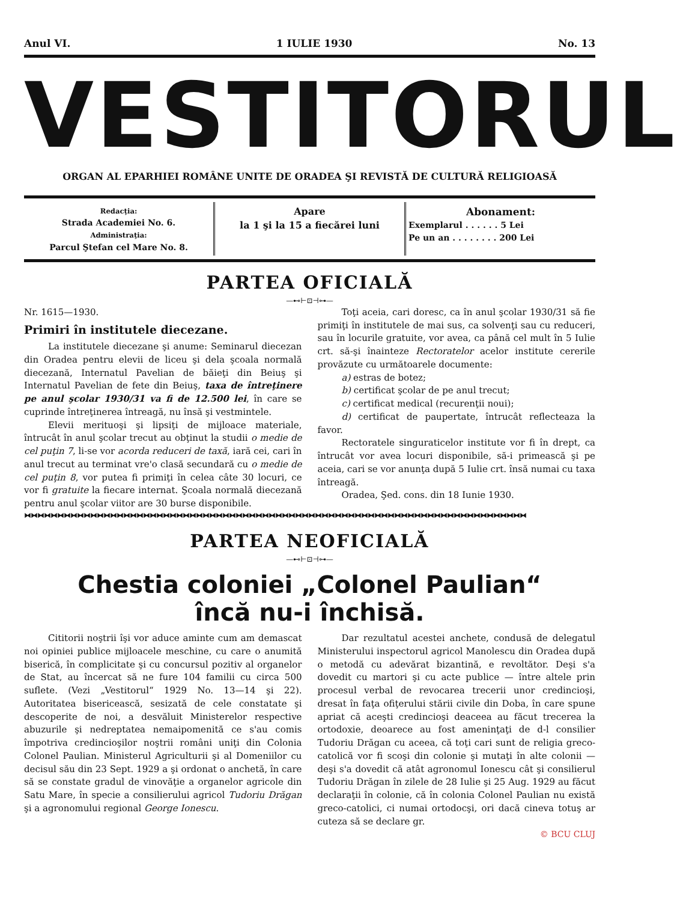Anul VI. 1 IULIE 1930 No. 13
VESTITORUL
ORGAN AL EPARHIEI ROMÂNE UNITE DE ORADEA ŞI REVISTĂ DE CULTURĂ RELIGIOASĂ
Redacţia:
Strada Academiei No. 6.
Administraţia:
Parcul Ştefan cel Mare No. 8.
Apare
la 1 şi la 15 a fiecărei luni
Abonament:
Exemplarul . . . . . . 5 Lei
Pe un an . . . . . . . . 200 Lei
PARTEA OFICIALĂ
—⊷⊢⊡⊣⊶—
Nr. 1615—1930.
Primiri în institutele diecezane.
La institutele diecezane şi anume: Seminarul diecezan din Oradea pentru elevii de liceu şi dela şcoala normală diecezană, Internatul Pavelian de băieţi din Beiuş şi Internatul Pavelian de fete din Beiuş, taxa de întreţinere pe anul şcolar 1930/31 va fi de 12.500 lei, în care se cuprinde întreţinerea întreagă, nu însă şi vestmintele.
Elevii merituoşi şi lipsiţi de mijloace materiale, întrucât în anul şcolar trecut au obţinut la studii o medie de cel puţin 7, li-se vor acorda reduceri de taxă, iară cei, cari în anul trecut au terminat vre'o clasă secundară cu o medie de cel puţin 8, vor putea fi primiţi în celea câte 30 locuri, ce vor fi gratuite la fiecare internat. Şcoala normală diecezană pentru anul şcolar viitor are 30 burse disponibile.
Toţi aceia, cari doresc, ca în anul şcolar 1930/31 să fie primiţi în institutele de mai sus, ca solvenţi sau cu reduceri, sau în locurile gratuite, vor avea, ca până cel mult în 5 Iulie crt. să-şi înainteze Rectoratelor acelor institute cererile provăzute cu următoarele documente:
a) estras de botez;
b) certificat şcolar de pe anul trecut;
c) certificat medical (recurenţii noui);
d) certificat de paupertate, întrucât reflecteaza la favor.
Rectoratele singuraticelor institute vor fi în drept, ca întrucât vor avea locuri disponibile, să-i primească şi pe aceia, cari se vor anunţa după 5 Iulie crt. însă numai cu taxa întreagă.
Oradea, Şed. cons. din 18 Iunie 1930.
⧓⧓⧓⧓⧓⧓⧓⧓⧓⧓⧓⧓⧓⧓⧓⧓⧓⧓⧓⧓⧓⧓⧓⧓⧓⧓⧓⧓⧓⧓⧓⧓⧓⧓⧓⧓⧓⧓⧓⧓⧓⧓⧓⧓⧓⧓⧓⧓⧓⧓⧓⧓⧓⧓⧓⧓⧓⧓⧓⧓⧓⧓⧓⧓⧓⧓⧓⧓⧓⧓⧓⧓⧓⧓⧓⧓
PARTEA NEOFICIALĂ
—⊷⊢⊡⊣⊶—
Chestia coloniei „Colonel Paulian“
încă nu-i închisă.
Cititorii noştrii îşi vor aduce aminte cum am demascat noi opiniei publice mijloacele meschine, cu care o anumită biserică, în complicitate şi cu concursul pozitiv al organelor de Stat, au încercat să ne fure 104 familii cu circa 500 suflete. (Vezi „Vestitorul“ 1929 No. 13—14 şi 22). Autoritatea bisericească, sesizată de cele constatate şi descoperite de noi, a desvăluit Ministerelor respective abuzurile şi nedreptatea nemaipomenită ce s'au comis împotriva credincioşilor noştrii români uniţi din Colonia Colonel Paulian. Ministerul Agriculturii şi al Domeniilor cu decisul său din 23 Sept. 1929 a şi ordonat o anchetă, în care să se constate gradul de vinovăţie a organelor agricole din Satu Mare, în specie a consilierului agricol Tudoriu Drăgan şi a agronomului regional George Ionescu.
Dar rezultatul acestei anchete, condusă de delegatul Ministerului inspectorul agricol Manolescu din Oradea după o metodă cu adevărat bizantină, e revoltător. Deşi s'a dovedit cu martori şi cu acte publice — între altele prin procesul verbal de revocarea trecerii unor credincioşi, dresat în faţa ofiţerului stării civile din Doba, în care spune apriat că aceşti credincioşi deaceea au făcut trecerea la ortodoxie, deoarece au fost ameninţaţi de d-l consilier Tudoriu Drăgan cu aceea, că toţi cari sunt de religia greco-catolică vor fi scoşi din colonie şi mutaţi în alte colonii — deşi s'a dovedit că atât agronomul Ionescu cât şi consilierul Tudoriu Drăgan în zilele de 28 Iulie şi 25 Aug. 1929 au făcut declaraţii în colonie, că în colonia Colonel Paulian nu există greco-catolici, ci numai ortodocşi, ori dacă cineva totuş ar cuteza să se declare gr.
© BCU CLUJ